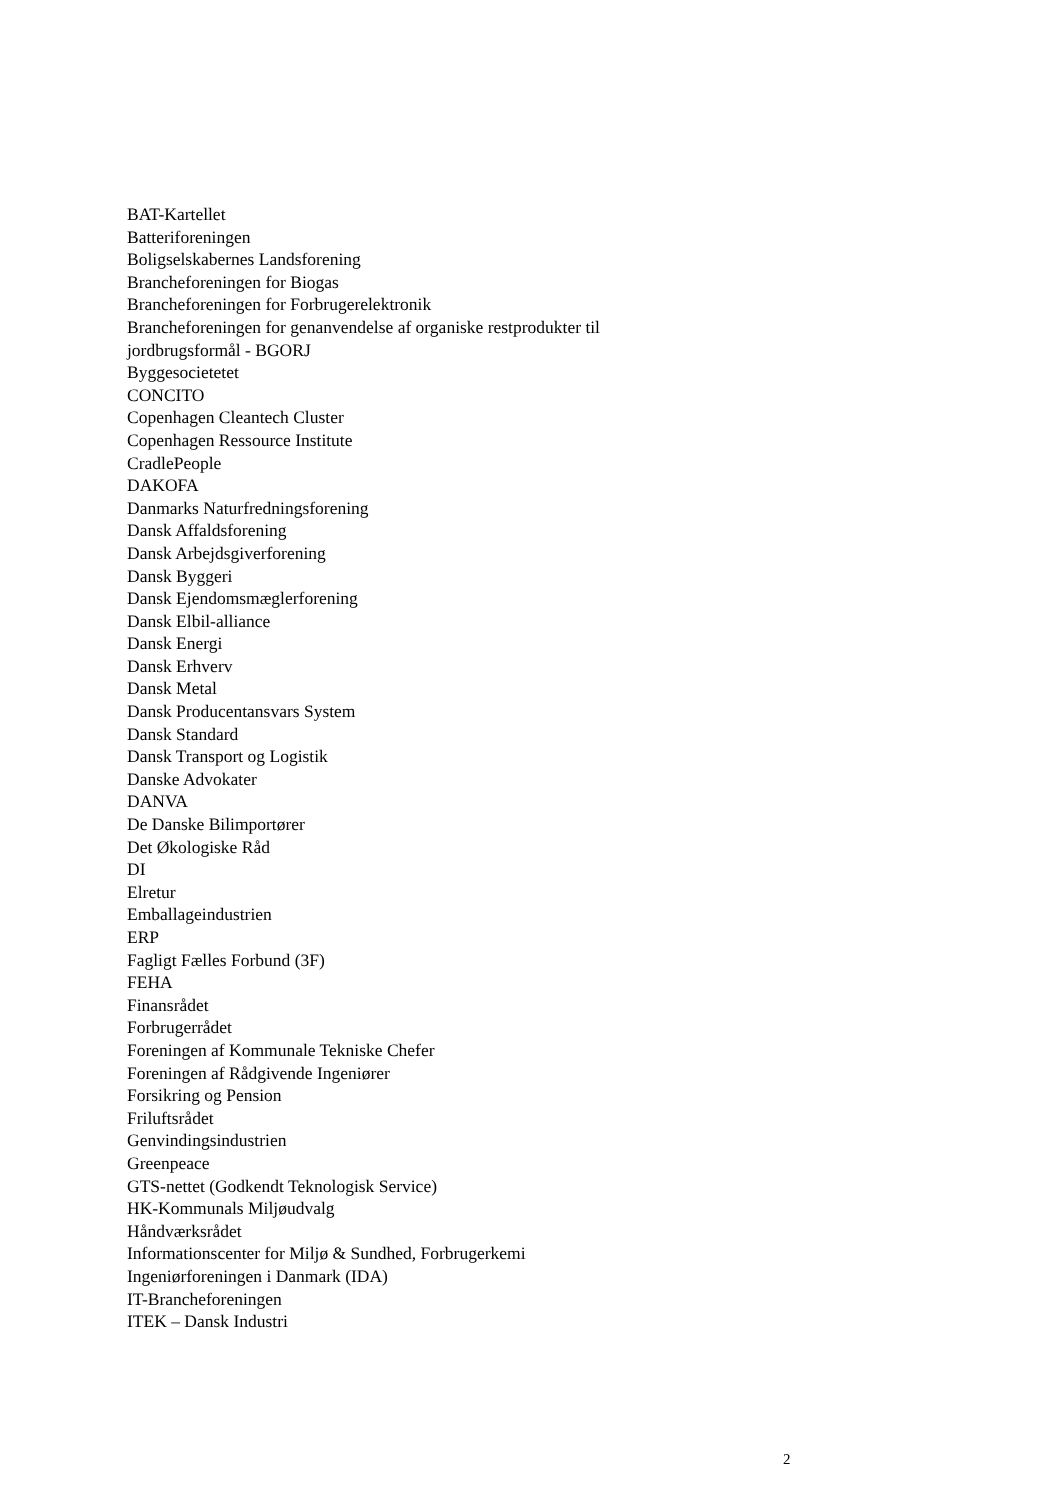BAT-Kartellet
Batteriforeningen
Boligselskabernes Landsforening
Brancheforeningen for Biogas
Brancheforeningen for Forbrugerelektronik
Brancheforeningen for genanvendelse af organiske restprodukter til
jordbrugsformål - BGORJ
Byggesocietetet
CONCITO
Copenhagen Cleantech Cluster
Copenhagen Ressource Institute
CradlePeople
DAKOFA
Danmarks Naturfredningsforening
Dansk Affaldsforening
Dansk Arbejdsgiverforening
Dansk Byggeri
Dansk Ejendomsmæglerforening
Dansk Elbil-alliance
Dansk Energi
Dansk Erhverv
Dansk Metal
Dansk Producentansvars System
Dansk Standard
Dansk Transport og Logistik
Danske Advokater
DANVA
De Danske Bilimportører
Det Økologiske Råd
DI
Elretur
Emballageindustrien
ERP
Fagligt Fælles Forbund (3F)
FEHA
Finansrådet
Forbrugerrådet
Foreningen af Kommunale Tekniske Chefer
Foreningen af Rådgivende Ingeniører
Forsikring og Pension
Friluftsrådet
Genvindingsindustrien
Greenpeace
GTS-nettet (Godkendt Teknologisk Service)
HK-Kommunals Miljøudvalg
Håndværksrådet
Informationscenter for Miljø & Sundhed, Forbrugerkemi
Ingeniørforeningen i Danmark (IDA)
IT-Brancheforeningen
ITEK – Dansk Industri
2